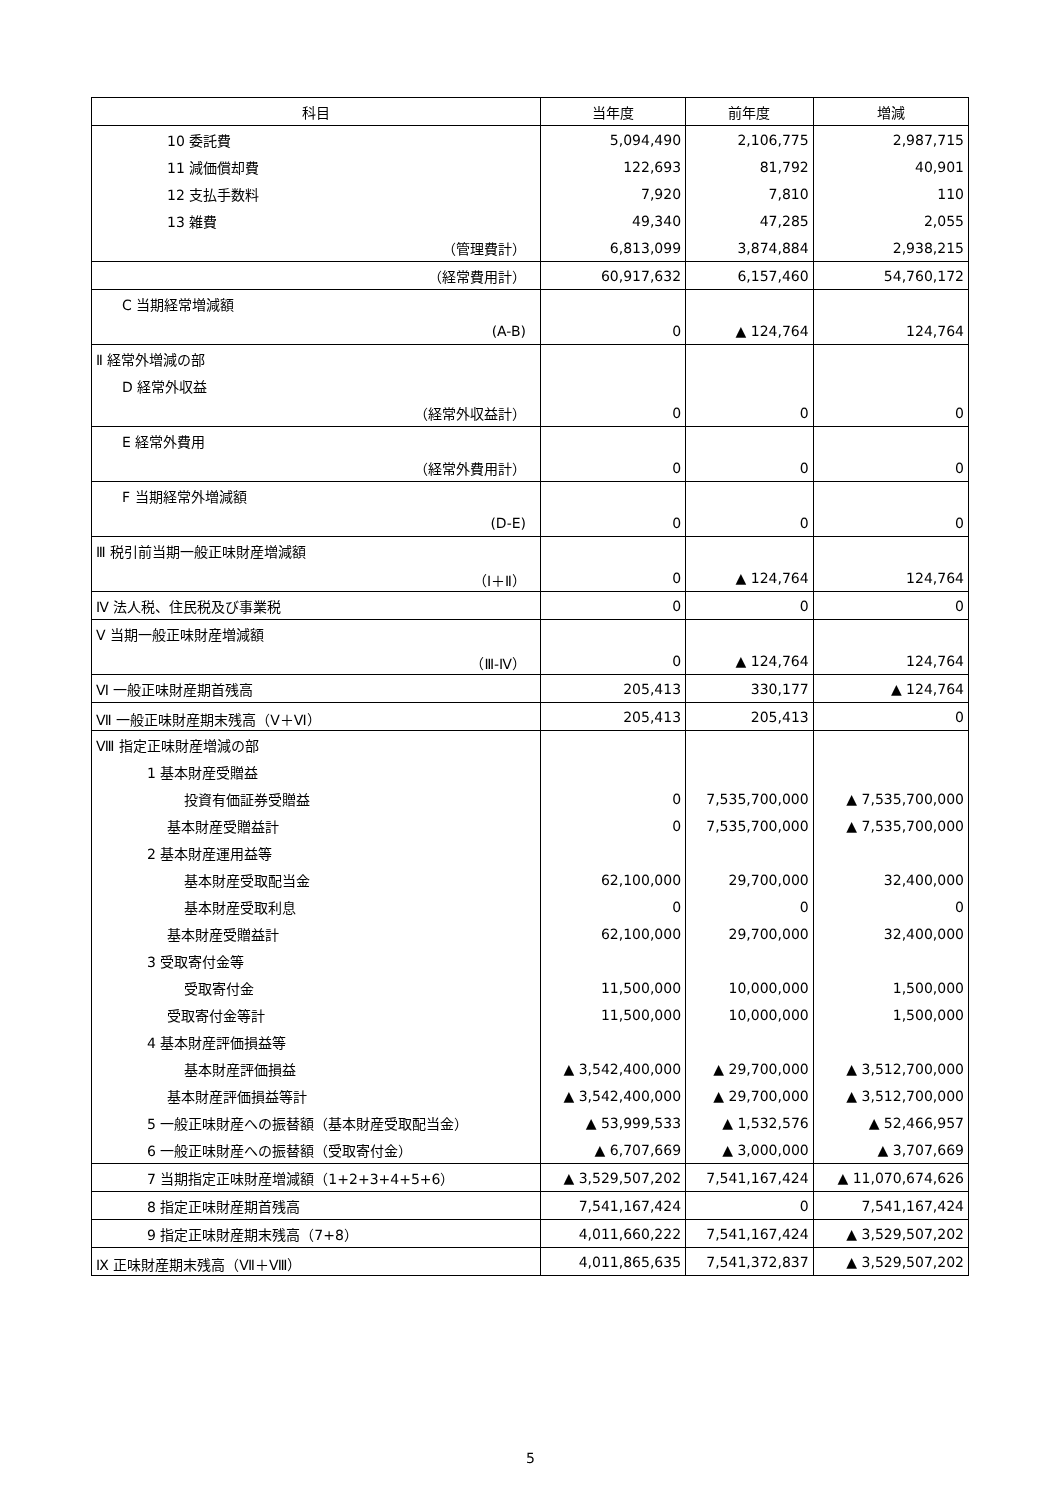| 科目 | 当年度 | 前年度 | 増減 |
| --- | --- | --- | --- |
| 10 委託費 | 5,094,490 | 2,106,775 | 2,987,715 |
| 11 減価償却費 | 122,693 | 81,792 | 40,901 |
| 12 支払手数料 | 7,920 | 7,810 | 110 |
| 13 雑費 | 49,340 | 47,285 | 2,055 |
| （管理費計） | 6,813,099 | 3,874,884 | 2,938,215 |
| （経常費用計） | 60,917,632 | 6,157,460 | 54,760,172 |
| C 当期経常増減額 | | | |
| (A-B) | 0 | ▲ 124,764 | 124,764 |
| Ⅱ 経常外増減の部 | | | |
| D 経常外収益 | | | |
| （経常外収益計） | 0 | 0 | 0 |
| E 経常外費用 | | | |
| （経常外費用計） | 0 | 0 | 0 |
| F 当期経常外増減額 | | | |
| (D-E) | 0 | 0 | 0 |
| Ⅲ 税引前当期一般正味財産増減額 | | | |
| （Ⅰ＋Ⅱ） | 0 | ▲ 124,764 | 124,764 |
| Ⅳ 法人税、住民税及び事業税 | 0 | 0 | 0 |
| Ⅴ 当期一般正味財産増減額 | | | |
| （Ⅲ-Ⅳ） | 0 | ▲ 124,764 | 124,764 |
| Ⅵ 一般正味財産期首残高 | 205,413 | 330,177 | ▲ 124,764 |
| Ⅶ 一般正味財産期末残高（Ⅴ＋Ⅵ） | 205,413 | 205,413 | 0 |
| Ⅷ 指定正味財産増減の部 | | | |
| 1 基本財産受贈益 | | | |
| 投資有価証券受贈益 | 0 | 7,535,700,000 | ▲ 7,535,700,000 |
| 基本財産受贈益計 | 0 | 7,535,700,000 | ▲ 7,535,700,000 |
| 2 基本財産運用益等 | | | |
| 基本財産受取配当金 | 62,100,000 | 29,700,000 | 32,400,000 |
| 基本財産受取利息 | 0 | 0 | 0 |
| 基本財産受贈益計 | 62,100,000 | 29,700,000 | 32,400,000 |
| 3 受取寄付金等 | | | |
| 受取寄付金 | 11,500,000 | 10,000,000 | 1,500,000 |
| 受取寄付金等計 | 11,500,000 | 10,000,000 | 1,500,000 |
| 4 基本財産評価損益等 | | | |
| 基本財産評価損益 | ▲ 3,542,400,000 | ▲ 29,700,000 | ▲ 3,512,700,000 |
| 基本財産評価損益等計 | ▲ 3,542,400,000 | ▲ 29,700,000 | ▲ 3,512,700,000 |
| 5 一般正味財産への振替額（基本財産受取配当金） | ▲ 53,999,533 | ▲ 1,532,576 | ▲ 52,466,957 |
| 6 一般正味財産への振替額（受取寄付金） | ▲ 6,707,669 | ▲ 3,000,000 | ▲ 3,707,669 |
| 7 当期指定正味財産増減額（1+2+3+4+5+6） | ▲ 3,529,507,202 | 7,541,167,424 | ▲ 11,070,674,626 |
| 8 指定正味財産期首残高 | 7,541,167,424 | 0 | 7,541,167,424 |
| 9 指定正味財産期末残高（7+8） | 4,011,660,222 | 7,541,167,424 | ▲ 3,529,507,202 |
| Ⅸ 正味財産期末残高（Ⅶ＋Ⅷ） | 4,011,865,635 | 7,541,372,837 | ▲ 3,529,507,202 |
5